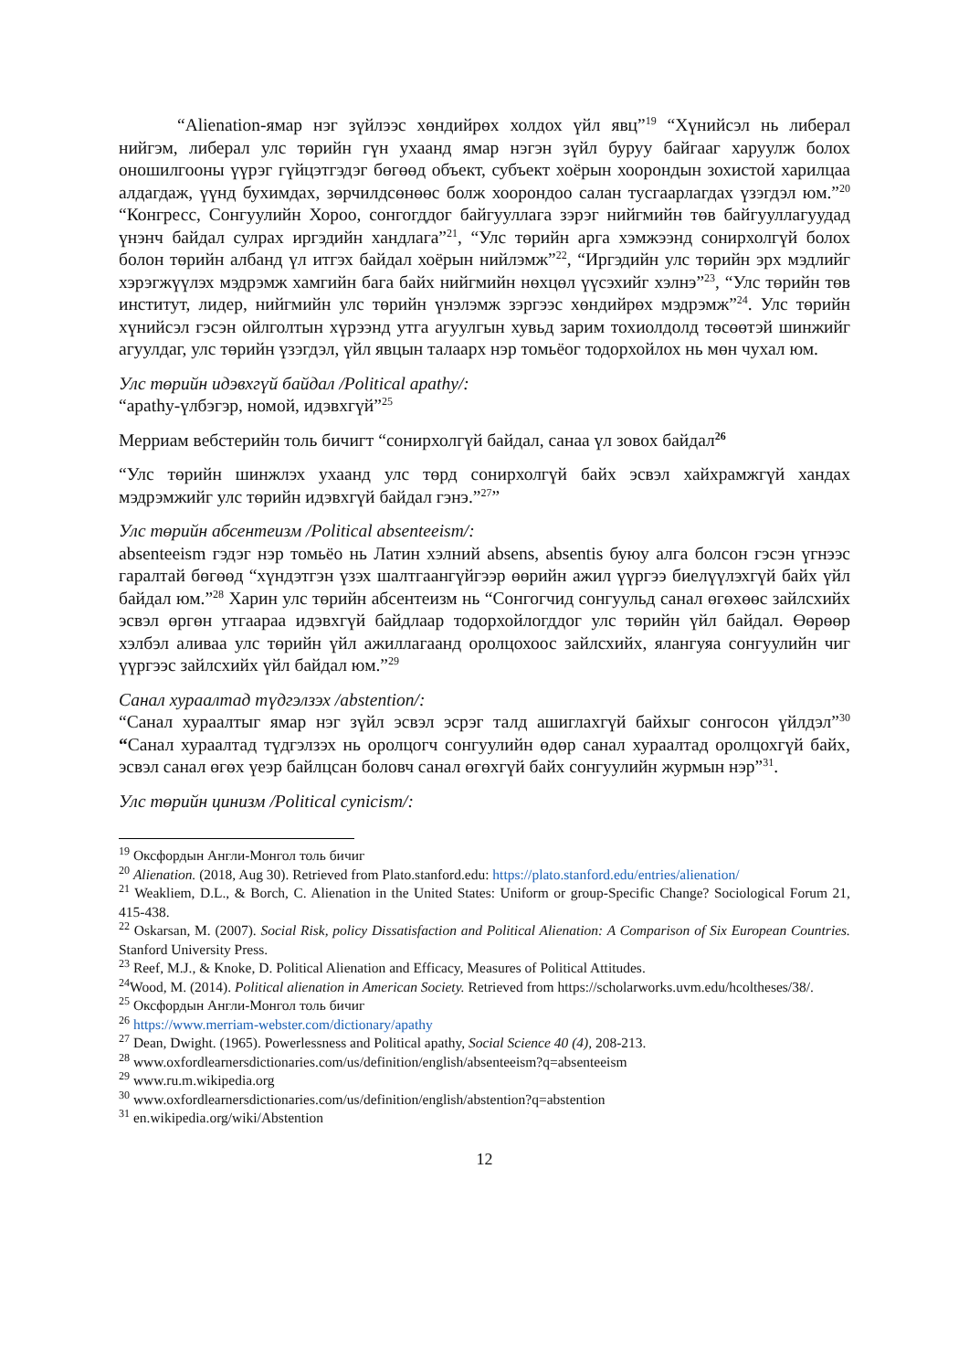“Alienation-ямар нэг зүйлээс хөндийрөх холдох үйл явц”<sup>19</sup> “Хүнийсэл нь либерал нийгэм, либерал улс төрийн гүн ухаанд ямар нэгэн зүйл буруу байгааг харуулж болох оношилгооны үүрэг гүйцэтгэдэг бөгөөд объект, субъект хоёрын хоорондын зохистой харилцаа алдагдаж, үүнд бухимдах, зөрчилдсөнөөс болж хоорондоо салан тусгаарлагдах үзэгдэл юм.”<sup>20</sup> “Конгресс, Сонгуулийн Хороо, сонгогддог байгууллага зэрэг нийгмийн төв байгууллагуудад үнэнч байдал сулрах иргэдийн хандлага”<sup>21</sup>, “Улс төрийн арга хэмжээнд сонирхолгүй болох болон төрийн албанд үл итгэх байдал хоёрын нийлэмж”<sup>22</sup>, “Иргэдийн улс төрийн эрх мэдлийг хэрэгжүүлэх мэдрэмж хамгийн бага байх нийгмийн нөхцөл үүсэхийг хэлнэ”<sup>23</sup>, “Улс төрийн төв институт, лидер, нийгмийн улс төрийн үнэлэмж зэргээс хөндийрөх мэдрэмж”<sup>24</sup>. Улс төрийн хүнийсэл гэсэн ойлголтын хүрээнд утга агуулгын хувьд зарим тохиолдолд төсөөтэй шинжийг агуулдаг, улс төрийн үзэгдэл, үйл явцын талаарх нэр томьёог тодорхойлох нь мөн чухал юм.
Улс төрийн идэвхгүй байдал /Political apathy/:
“apathy-үлбэгэр, номой, идэвхгүй”<sup>25</sup>
Мерриам вебстерийн толь бичигт “сонирхолгүй байдал, санаа үл зовох байдал<sup>26</sup>
“Улс төрийн шинжлэх ухаанд улс төрд сонирхолгүй байх эсвэл хайхрамжгүй хандах мэдрэмжийг улс төрийн идэвхгүй байдал гэнэ.”<sup>27</sup>”
Улс төрийн абсентеизм /Political absenteeism/:
absenteeism гэдэг нэр томьёо нь Латин хэлний absens, absentis буюу алга болсон гэсэн үгнээс гаралтай бөгөөд “хүндэтгэн үзэх шалтгаангүйгээр өөрийн ажил үүргээ биелүүлэхгүй байх үйл байдал юм.”<sup>28</sup> Харин улс төрийн абсентеизм нь “Сонгогчид сонгуульд санал өгөхөөс зайлсхийх эсвэл өргөн утгаараа идэвхгүй байдлаар тодорхойлогддог улс төрийн үйл байдал. Өөрөөр хэлбэл аливаа улс төрийн үйл ажиллагаанд оролцохоос зайлсхийх, ялангуяа сонгуулийн чиг үүргээс зайлсхийх үйл байдал юм.”<sup>29</sup>
Санал хураалтад түдгэлзэх /abstention/:
“Санал хураалтыг ямар нэг зүйл эсвэл эсрэг талд ашиглахгүй байхыг сонгосон үйлдэл”<sup>30</sup> “Санал хураалтад түдгэлзэх нь оролцогч сонгуулийн өдөр санал хураалтад оролцохгүй байх, эсвэл санал өгөх үеэр байлцсан боловч санал өгөхгүй байх сонгуулийн журмын нэр”<sup>31</sup>.
Улс төрийн цинизм /Political cynicism/:
<sup>19</sup> Оксфордын Англи-Монгол толь бичиг
<sup>20</sup> Alienation. (2018, Aug 30). Retrieved from Plato.stanford.edu: https://plato.stanford.edu/entries/alienation/
<sup>21</sup> Weakliem, D.L., & Borch, C. Alienation in the United States: Uniform or group-Specific Change? Sociological Forum 21, 415-438.
<sup>22</sup> Oskarsan, M. (2007). Social Risk, policy Dissatisfaction and Political Alienation: A Comparison of Six European Countries. Stanford University Press.
<sup>23</sup> Reef, M.J., & Knoke, D. Political Alienation and Efficacy, Measures of Political Attitudes.
<sup>24</sup> Wood, M. (2014). Political alienation in American Society. Retrieved from https://scholarworks.uvm.edu/hcoltheses/38/.
<sup>25</sup> Оксфордын Англи-Монгол толь бичиг
<sup>26</sup> https://www.merriam-webster.com/dictionary/apathy
<sup>27</sup> Dean, Dwight. (1965). Powerlessness and Political apathy, Social Science 40 (4), 208-213.
<sup>28</sup> www.oxfordlearnersdictionaries.com/us/definition/english/absenteeism?q=absenteeism
<sup>29</sup> www.ru.m.wikipedia.org
<sup>30</sup> www.oxfordlearnersdictionaries.com/us/definition/english/abstention?q=abstention
<sup>31</sup> en.wikipedia.org/wiki/Abstention
12